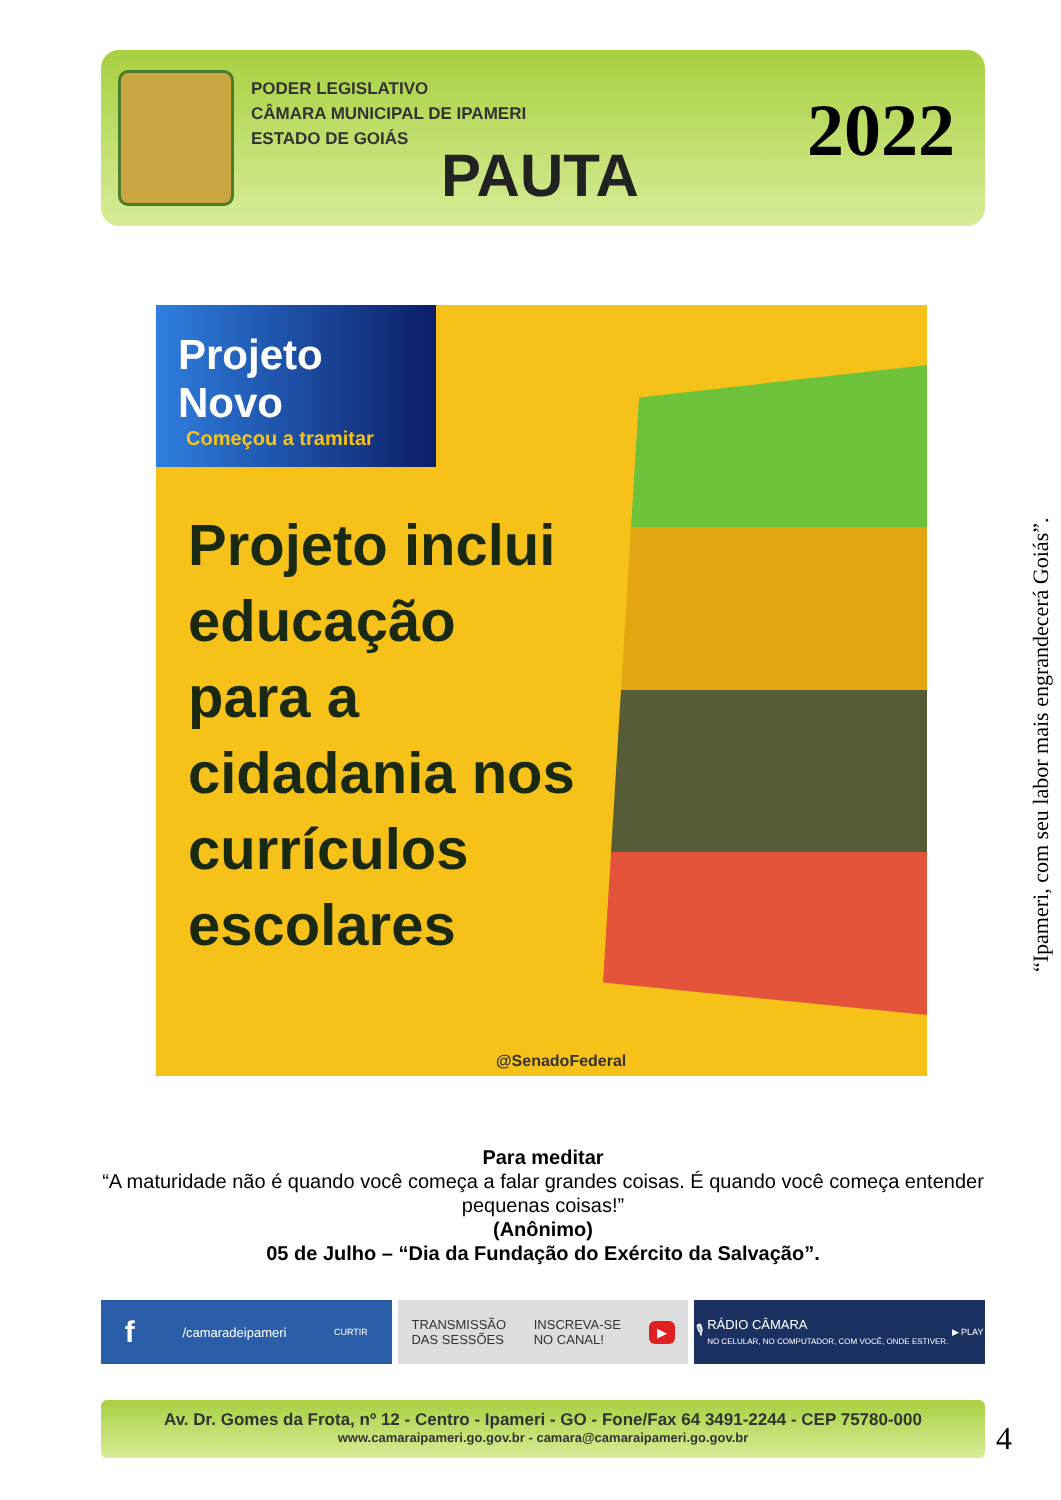PODER LEGISLATIVO
CÂMARA MUNICIPAL DE IPAMERI
ESTADO DE GOIÁS
PAUTA
2022
Projeto Novo
Começou a tramitar
Projeto inclui educação para a cidadania nos currículos escolares
@SenadoFederal
Para meditar
“A maturidade não é quando você começa a falar grandes coisas. É quando você começa entender pequenas coisas!”
(Anônimo)
05 de Julho – “Dia da Fundação do Exército da Salvação”.
f /camaradeipameri CURTIR
TRANSMISSÃO
DAS SESSÕES INSCREVA-SE
NO CANAL! ▶
🎙 RÁDIO CÂMARA
NO CELULAR, NO COMPUTADOR, COM VOCÊ, ONDE ESTIVER. ▶ PLAY
Av. Dr. Gomes da Frota, nº 12 - Centro - Ipameri - GO - Fone/Fax 64 3491-2244 - CEP 75780-000
www.camaraipameri.go.gov.br - camara@camaraipameri.go.gov.br
“Ipameri, com seu labor mais engrandecerá Goiás”.
4